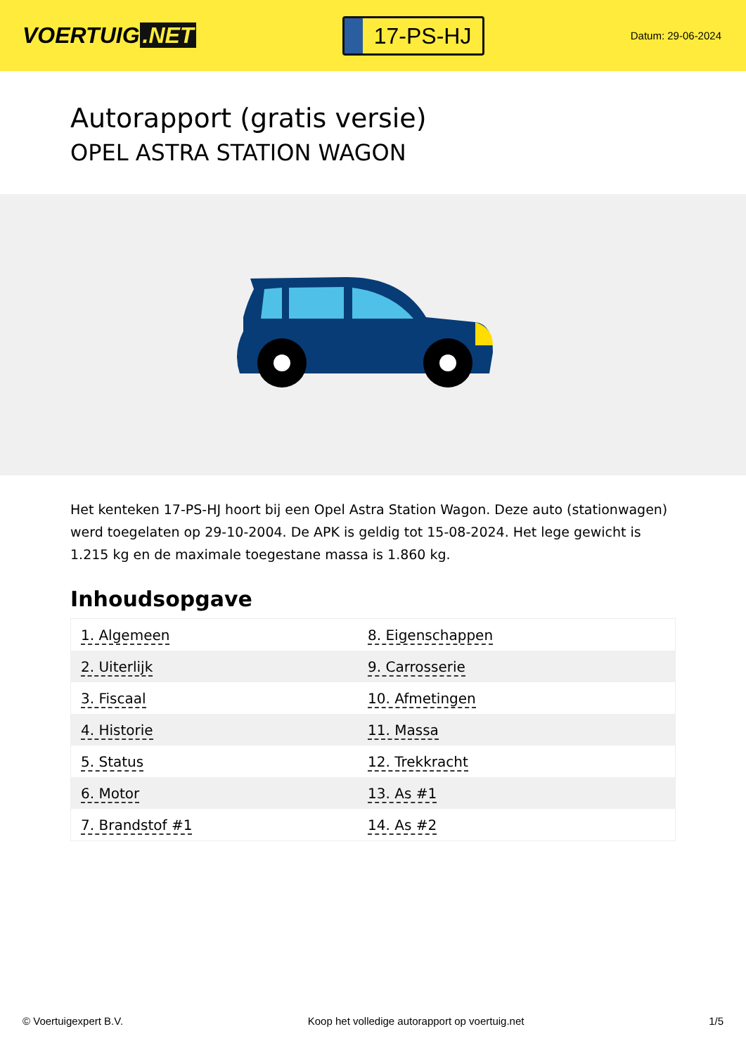VOERTUIG.NET
17-PS-HJ
Datum: 29-06-2024
Autorapport (gratis versie)
OPEL ASTRA STATION WAGON
Het kenteken 17-PS-HJ hoort bij een Opel Astra Station Wagon. Deze auto (stationwagen) werd toegelaten op 29-10-2004. De APK is geldig tot 15-08-2024. Het lege gewicht is 1.215 kg en de maximale toegestane massa is 1.860 kg.
Inhoudsopgave
| 1. Algemeen | 8. Eigenschappen |
| 2. Uiterlijk | 9. Carrosserie |
| 3. Fiscaal | 10. Afmetingen |
| 4. Historie | 11. Massa |
| 5. Status | 12. Trekkracht |
| 6. Motor | 13. As #1 |
| 7. Brandstof #1 | 14. As #2 |
© Voertuigexpert B.V. Koop het volledige autorapport op voertuig.net 1/5